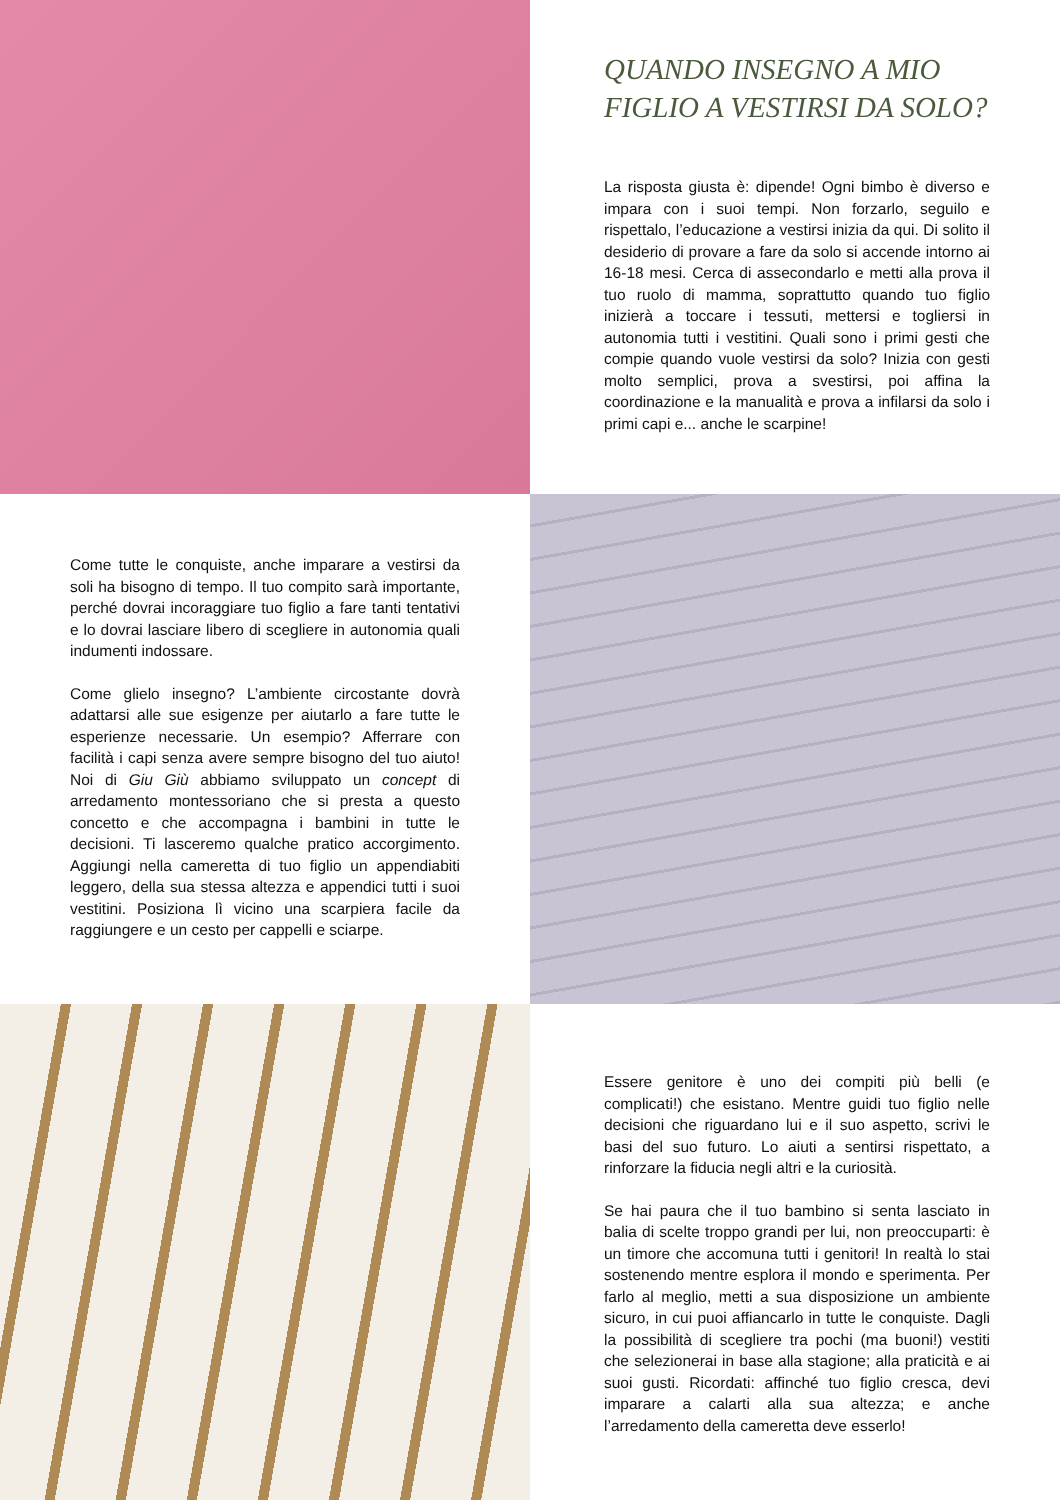QUANDO INSEGNO A MIO FIGLIO A VESTIRSI DA SOLO?
La risposta giusta è: dipende! Ogni bimbo è diverso e impara con i suoi tempi. Non forzarlo, seguilo e rispettalo, l’educazione a vestirsi inizia da qui. Di solito il desiderio di provare a fare da solo si accende intorno ai 16-18 mesi. Cerca di assecondarlo e metti alla prova il tuo ruolo di mamma, soprattutto quando tuo figlio inizierà a toccare i tessuti, mettersi e togliersi in autonomia tutti i vestitini. Quali sono i primi gesti che compie quando vuole vestirsi da solo? Inizia con gesti molto semplici, prova a svestirsi, poi affina la coordinazione e la manualità e prova a infilarsi da solo i primi capi e... anche le scarpine!
Come tutte le conquiste, anche imparare a vestirsi da soli ha bisogno di tempo. Il tuo compito sarà importante, perché dovrai incoraggiare tuo figlio a fare tanti tentativi e lo dovrai lasciare libero di scegliere in autonomia quali indumenti indossare.
Come glielo insegno? L’ambiente circostante dovrà adattarsi alle sue esigenze per aiutarlo a fare tutte le esperienze necessarie. Un esempio? Afferrare con facilità i capi senza avere sempre bisogno del tuo aiuto! Noi di Giu Giù abbiamo sviluppato un concept di arredamento montessoriano che si presta a questo concetto e che accompagna i bambini in tutte le decisioni. Ti lasceremo qualche pratico accorgimento. Aggiungi nella cameretta di tuo figlio un appendiabiti leggero, della sua stessa altezza e appendici tutti i suoi vestitini. Posiziona lì vicino una scarpiera facile da raggiungere e un cesto per cappelli e sciarpe.
Essere genitore è uno dei compiti più belli (e complicati!) che esistano. Mentre guidi tuo figlio nelle decisioni che riguardano lui e il suo aspetto, scrivi le basi del suo futuro. Lo aiuti a sentirsi rispettato, a rinforzare la fiducia negli altri e la curiosità.
Se hai paura che il tuo bambino si senta lasciato in balia di scelte troppo grandi per lui, non preoccuparti: è un timore che accomuna tutti i genitori! In realtà lo stai sostenendo mentre esplora il mondo e sperimenta. Per farlo al meglio, metti a sua disposizione un ambiente sicuro, in cui puoi affiancarlo in tutte le conquiste. Dagli la possibilità di scegliere tra pochi (ma buoni!) vestiti che selezionerai in base alla stagione; alla praticità e ai suoi gusti. Ricordati: affinché tuo figlio cresca, devi imparare a calarti alla sua altezza; e anche l’arredamento della cameretta deve esserlo!